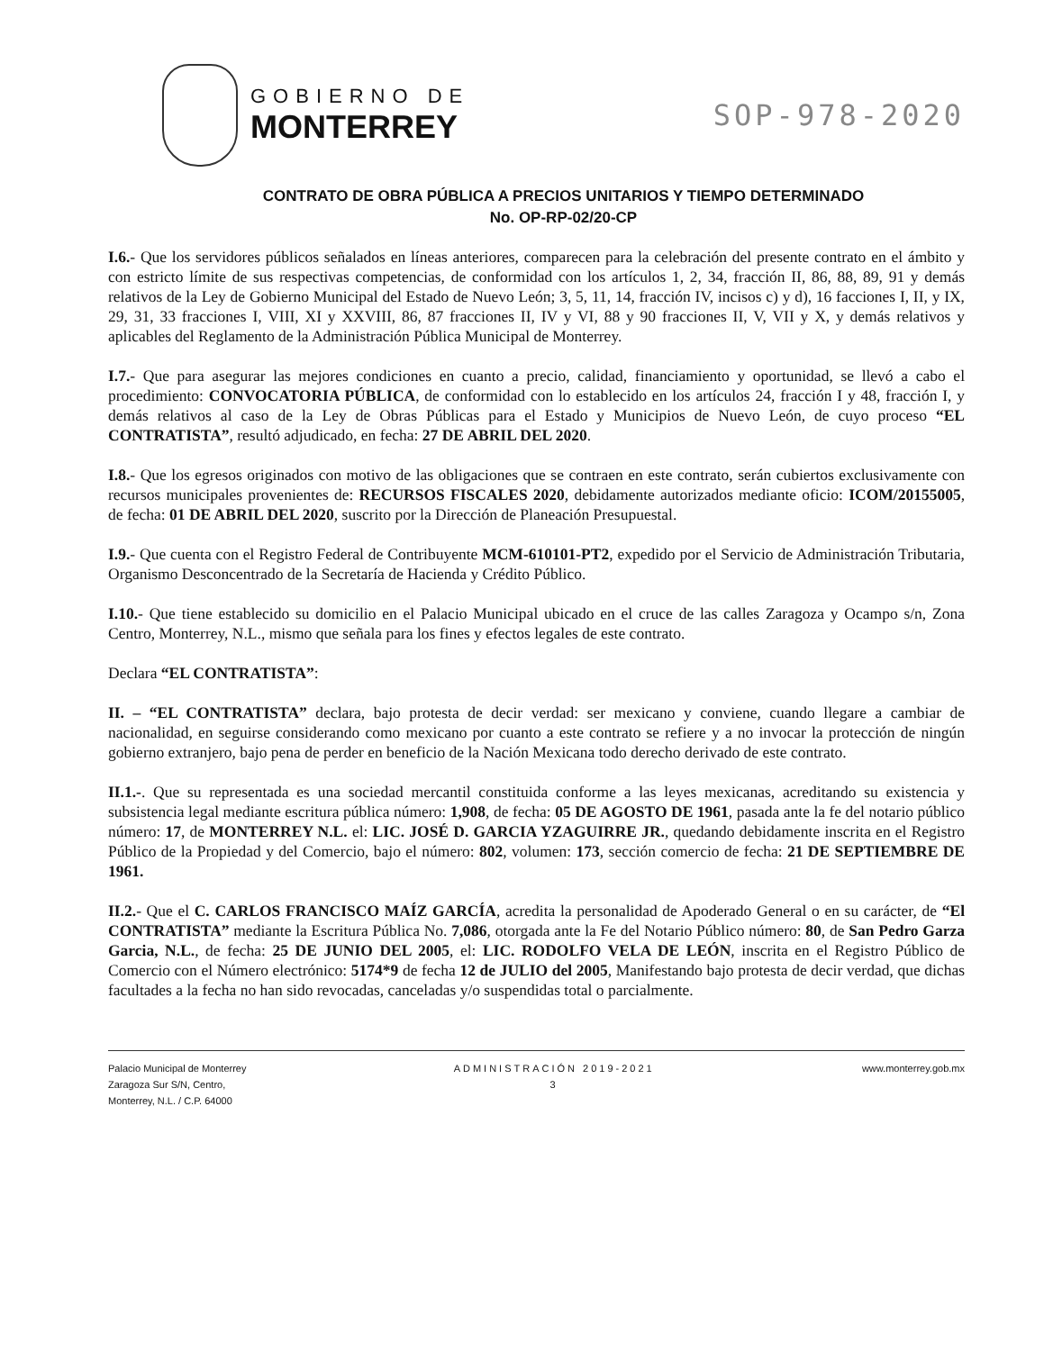GOBIERNO DE
MONTERREY
SOP-978-2020
CONTRATO DE OBRA PÚBLICA A PRECIOS UNITARIOS Y TIEMPO DETERMINADO
No. OP-RP-02/20-CP
I.6.- Que los servidores públicos señalados en líneas anteriores, comparecen para la celebración del presente contrato en el ámbito y con estricto límite de sus respectivas competencias, de conformidad con los artículos 1, 2, 34, fracción II, 86, 88, 89, 91 y demás relativos de la Ley de Gobierno Municipal del Estado de Nuevo León; 3, 5, 11, 14, fracción IV, incisos c) y d), 16 facciones I, II, y IX, 29, 31, 33 fracciones I, VIII, XI y XXVIII, 86, 87 fracciones II, IV y VI, 88 y 90 fracciones II, V, VII y X, y demás relativos y aplicables del Reglamento de la Administración Pública Municipal de Monterrey.
I.7.- Que para asegurar las mejores condiciones en cuanto a precio, calidad, financiamiento y oportunidad, se llevó a cabo el procedimiento: CONVOCATORIA PÚBLICA, de conformidad con lo establecido en los artículos 24, fracción I y 48, fracción I, y demás relativos al caso de la Ley de Obras Públicas para el Estado y Municipios de Nuevo León, de cuyo proceso “EL CONTRATISTA”, resultó adjudicado, en fecha: 27 DE ABRIL DEL 2020.
I.8.- Que los egresos originados con motivo de las obligaciones que se contraen en este contrato, serán cubiertos exclusivamente con recursos municipales provenientes de: RECURSOS FISCALES 2020, debidamente autorizados mediante oficio: ICOM/20155005, de fecha: 01 DE ABRIL DEL 2020, suscrito por la Dirección de Planeación Presupuestal.
I.9.- Que cuenta con el Registro Federal de Contribuyente MCM-610101-PT2, expedido por el Servicio de Administración Tributaria, Organismo Desconcentrado de la Secretaría de Hacienda y Crédito Público.
I.10.- Que tiene establecido su domicilio en el Palacio Municipal ubicado en el cruce de las calles Zaragoza y Ocampo s/n, Zona Centro, Monterrey, N.L., mismo que señala para los fines y efectos legales de este contrato.
Declara “EL CONTRATISTA”:
II. – “EL CONTRATISTA” declara, bajo protesta de decir verdad: ser mexicano y conviene, cuando llegare a cambiar de nacionalidad, en seguirse considerando como mexicano por cuanto a este contrato se refiere y a no invocar la protección de ningún gobierno extranjero, bajo pena de perder en beneficio de la Nación Mexicana todo derecho derivado de este contrato.
II.1.-. Que su representada es una sociedad mercantil constituida conforme a las leyes mexicanas, acreditando su existencia y subsistencia legal mediante escritura pública número: 1,908, de fecha: 05 DE AGOSTO DE 1961, pasada ante la fe del notario público número: 17, de MONTERREY N.L. el: LIC. JOSÉ D. GARCIA YZAGUIRRE JR., quedando debidamente inscrita en el Registro Público de la Propiedad y del Comercio, bajo el número: 802, volumen: 173, sección comercio de fecha: 21 DE SEPTIEMBRE DE 1961.
II.2.- Que el C. CARLOS FRANCISCO MAÍZ GARCÍA, acredita la personalidad de Apoderado General o en su carácter, de “El CONTRATISTA” mediante la Escritura Pública No. 7,086, otorgada ante la Fe del Notario Público número: 80, de San Pedro Garza Garcia, N.L., de fecha: 25 DE JUNIO DEL 2005, el: LIC. RODOLFO VELA DE LEÓN, inscrita en el Registro Público de Comercio con el Número electrónico: 5174*9 de fecha 12 de JULIO del 2005, Manifestando bajo protesta de decir verdad, que dichas facultades a la fecha no han sido revocadas, canceladas y/o suspendidas total o parcialmente.
Palacio Municipal de Monterrey
Zaragoza Sur S/N, Centro,
Monterrey, N.L. / C.P. 64000
ADMINISTRACIÓN 2019-2021
3
www.monterrey.gob.mx